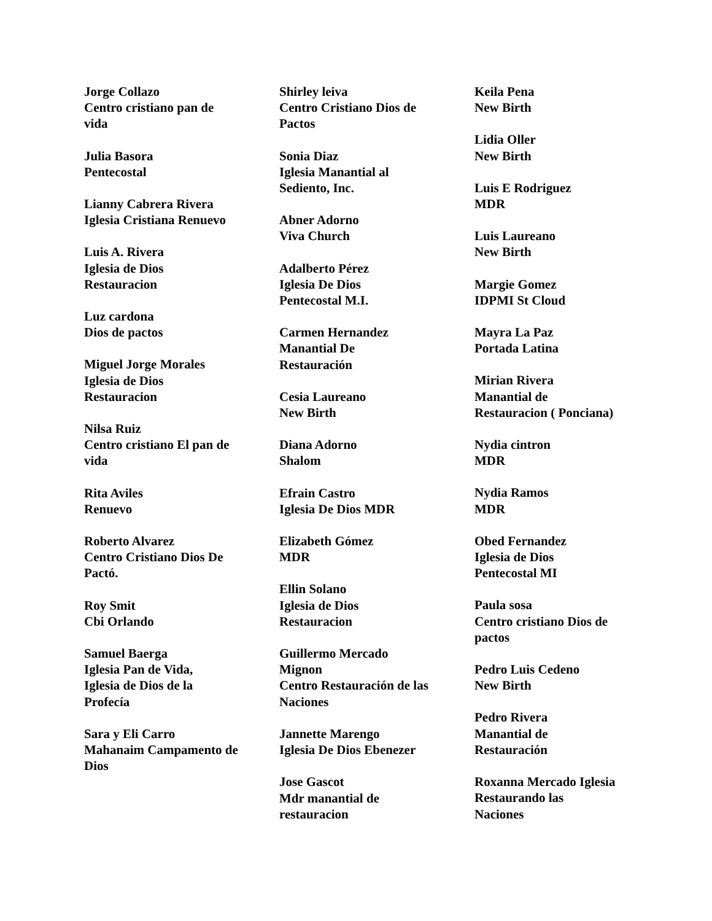Jorge Collazo
Centro cristiano pan de vida
Julia Basora
Pentecostal
Lianny Cabrera Rivera
Iglesia Cristiana Renuevo
Luis A. Rivera
Iglesia de Dios
Restauracion
Luz cardona
Dios de pactos
Miguel Jorge Morales
Iglesia de Dios
Restauracion
Nilsa Ruiz
Centro cristiano El pan de vida
Rita Aviles
Renuevo
Roberto Alvarez
Centro Cristiano Dios De Pactó.
Roy Smit
Cbi Orlando
Samuel Baerga
Iglesia Pan de Vida,
Iglesia de Dios de la Profecía
Sara y Eli Carro
Mahanaim Campamento de Dios
Shirley leiva
Centro Cristiano Dios de Pactos
Sonia Diaz
Iglesia Manantial al Sediento, Inc.
Abner Adorno
Viva Church
Adalberto Pérez
Iglesia De Dios
Pentecostal M.I.
Carmen Hernandez
Manantial De
Restauración
Cesia Laureano
New Birth
Diana Adorno
Shalom
Efrain Castro
Iglesia De Dios MDR
Elizabeth Gómez
MDR
Ellin Solano
Iglesia de Dios
Restauracion
Guillermo Mercado
Mignon
Centro Restauración de las Naciones
Jannette Marengo
Iglesia De Dios Ebenezer
Jose Gascot
Mdr manantial de
restauracion
Keila Pena
New Birth
Lidia Oller
New Birth
Luis E Rodriguez
MDR
Luis Laureano
New Birth
Margie Gomez
IDPMI St Cloud
Mayra La Paz
Portada Latina
Mirian Rivera
Manantial de
Restauracion ( Ponciana)
Nydia cintron
MDR
Nydia Ramos
MDR
Obed Fernandez
Iglesia de Dios
Pentecostal MI
Paula sosa
Centro cristiano Dios de pactos
Pedro Luis Cedeno
New Birth
Pedro Rivera
Manantial de
Restauración
Roxanna Mercado Iglesia Restaurando las
Naciones